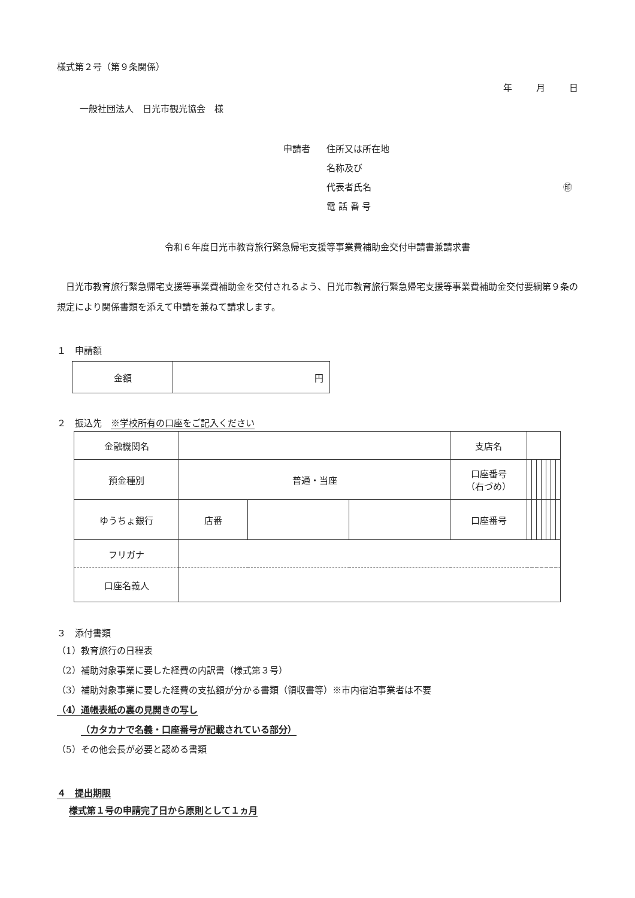様式第２号（第９条関係）
年 月 日
一般社団法人　日光市観光協会　様
申請者 住所又は所在地
名称及び
代表者氏名 ㊞
電 話 番 号
令和６年度日光市教育旅行緊急帰宅支援等事業費補助金交付申請書兼請求書
日光市教育旅行緊急帰宅支援等事業費補助金を交付されるよう、日光市教育旅行緊急帰宅支援等事業費補助金交付要綱第９条の規定により関係書類を添えて申請を兼ねて請求します。
１　申請額
| 金額 | 円 |
２　振込先　※学校所有の口座をご記入ください
| 金融機関名 | | | | 支店名 | | | | | | | |
| 預金種別 | 普通・当座 | | | 口座番号 （右づめ） | | | | | | | |
| ゆうちょ銀行 | 店番 | | | 口座番号 | | | | | | | |
| フリガナ | | | | | | | | | | | |
| 口座名義人 | | | | | | | | | | | |
３　添付書類
（1）教育旅行の日程表
（2）補助対象事業に要した経費の内訳書（様式第３号）
（3）補助対象事業に要した経費の支払額が分かる書類（領収書等）※市内宿泊事業者は不要
（4）通帳表紙の裏の見開きの写し
（カタカナで名義・口座番号が記載されている部分）
（5）その他会長が必要と認める書類
４　提出期限
様式第１号の申請完了日から原則として１ヵ月